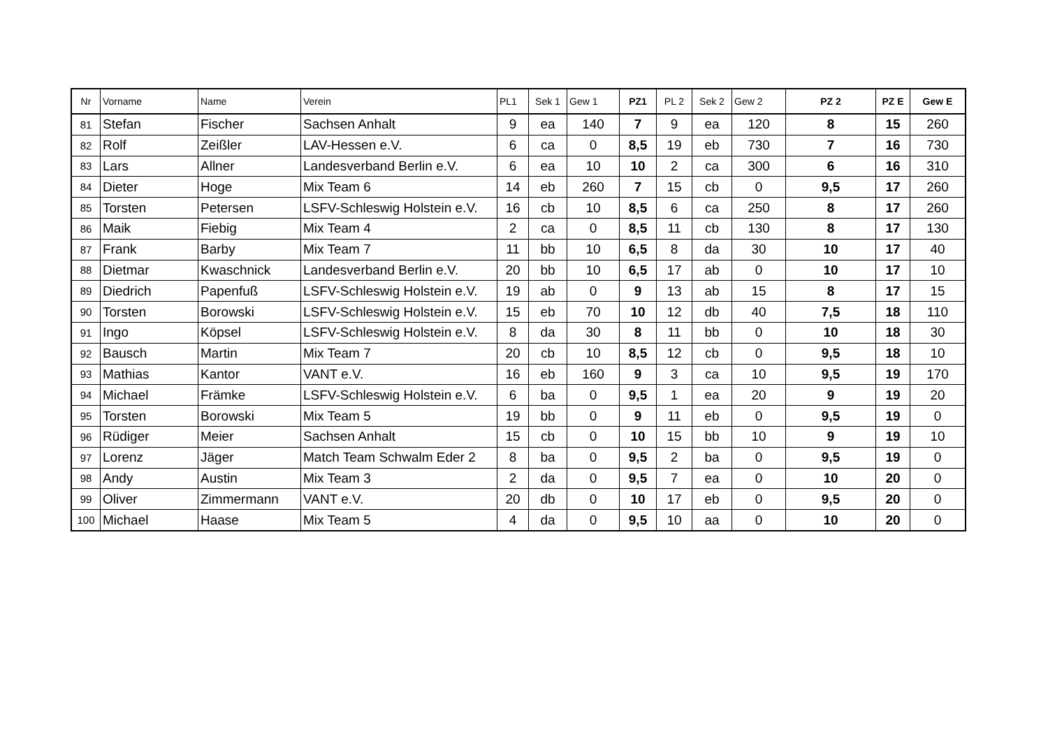| Nr | Vorname | Name | Verein | PL1 | Sek 1 | Gew 1 | PZ1 | PL 2 | Sek 2 | Gew 2 | PZ 2 | PZ E | Gew E |
| --- | --- | --- | --- | --- | --- | --- | --- | --- | --- | --- | --- | --- | --- |
| 81 | Stefan | Fischer | Sachsen Anhalt | 9 | ea | 140 | 7 | 9 | ea | 120 | 8 | 15 | 260 |
| 82 | Rolf | Zeißler | LAV-Hessen e.V. | 6 | ca | 0 | 8,5 | 19 | eb | 730 | 7 | 16 | 730 |
| 83 | Lars | Allner | Landesverband Berlin e.V. | 6 | ea | 10 | 10 | 2 | ca | 300 | 6 | 16 | 310 |
| 84 | Dieter | Hoge | Mix Team 6 | 14 | eb | 260 | 7 | 15 | cb | 0 | 9,5 | 17 | 260 |
| 85 | Torsten | Petersen | LSFV-Schleswig Holstein e.V. | 16 | cb | 10 | 8,5 | 6 | ca | 250 | 8 | 17 | 260 |
| 86 | Maik | Fiebig | Mix Team 4 | 2 | ca | 0 | 8,5 | 11 | cb | 130 | 8 | 17 | 130 |
| 87 | Frank | Barby | Mix Team 7 | 11 | bb | 10 | 6,5 | 8 | da | 30 | 10 | 17 | 40 |
| 88 | Dietmar | Kwaschnick | Landesverband Berlin e.V. | 20 | bb | 10 | 6,5 | 17 | ab | 0 | 10 | 17 | 10 |
| 89 | Diedrich | Papenfuß | LSFV-Schleswig Holstein e.V. | 19 | ab | 0 | 9 | 13 | ab | 15 | 8 | 17 | 15 |
| 90 | Torsten | Borowski | LSFV-Schleswig Holstein e.V. | 15 | eb | 70 | 10 | 12 | db | 40 | 7,5 | 18 | 110 |
| 91 | Ingo | Köpsel | LSFV-Schleswig Holstein e.V. | 8 | da | 30 | 8 | 11 | bb | 0 | 10 | 18 | 30 |
| 92 | Bausch | Martin | Mix Team 7 | 20 | cb | 10 | 8,5 | 12 | cb | 0 | 9,5 | 18 | 10 |
| 93 | Mathias | Kantor | VANT e.V. | 16 | eb | 160 | 9 | 3 | ca | 10 | 9,5 | 19 | 170 |
| 94 | Michael | Främke | LSFV-Schleswig Holstein e.V. | 6 | ba | 0 | 9,5 | 1 | ea | 20 | 9 | 19 | 20 |
| 95 | Torsten | Borowski | Mix Team 5 | 19 | bb | 0 | 9 | 11 | eb | 0 | 9,5 | 19 | 0 |
| 96 | Rüdiger | Meier | Sachsen Anhalt | 15 | cb | 0 | 10 | 15 | bb | 10 | 9 | 19 | 10 |
| 97 | Lorenz | Jäger | Match Team Schwalm Eder 2 | 8 | ba | 0 | 9,5 | 2 | ba | 0 | 9,5 | 19 | 0 |
| 98 | Andy | Austin | Mix Team 3 | 2 | da | 0 | 9,5 | 7 | ea | 0 | 10 | 20 | 0 |
| 99 | Oliver | Zimmermann | VANT e.V. | 20 | db | 0 | 10 | 17 | eb | 0 | 9,5 | 20 | 0 |
| 100 | Michael | Haase | Mix Team 5 | 4 | da | 0 | 9,5 | 10 | aa | 0 | 10 | 20 | 0 |